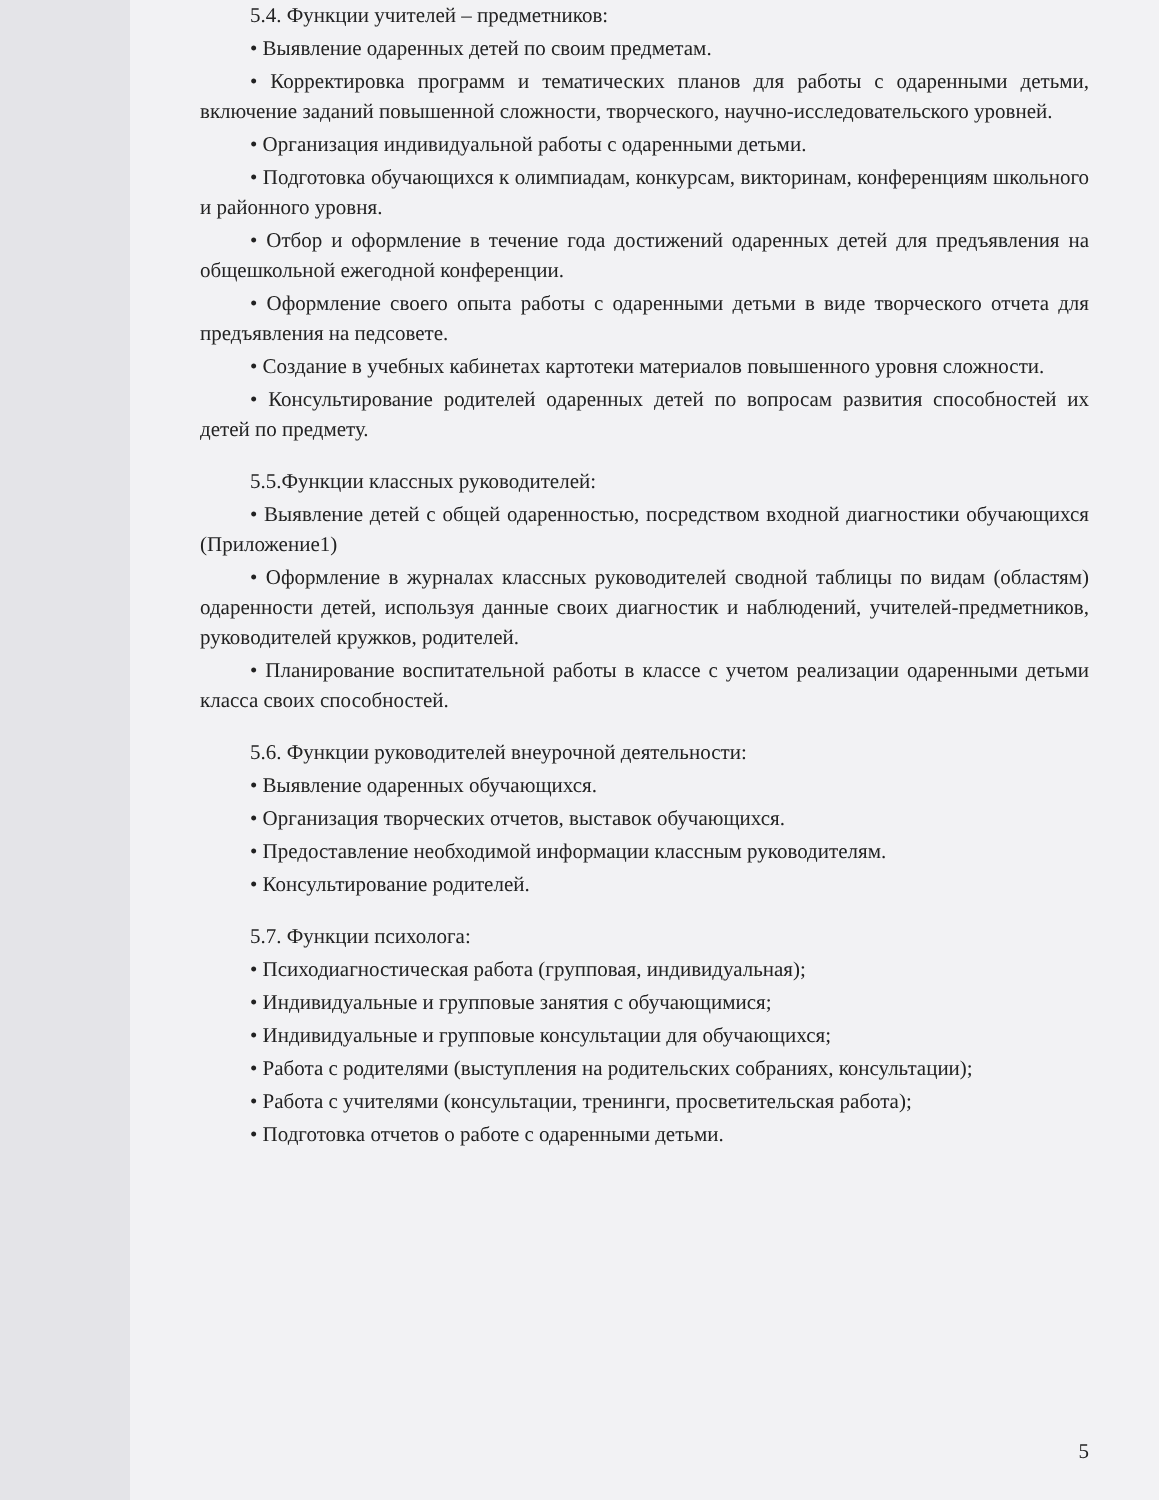5.4. Функции учителей – предметников:
• Выявление одаренных детей по своим предметам.
• Корректировка программ и тематических планов для работы с одаренными детьми, включение заданий повышенной сложности, творческого, научно-исследовательского уровней.
• Организация индивидуальной работы с одаренными детьми.
• Подготовка обучающихся к олимпиадам, конкурсам, викторинам, конференциям школьного и районного уровня.
• Отбор и оформление в течение года достижений одаренных детей для предъявления на общешкольной ежегодной конференции.
• Оформление своего опыта работы с одаренными детьми в виде творческого отчета для предъявления на педсовете.
• Создание в учебных кабинетах картотеки материалов повышенного уровня сложности.
• Консультирование родителей одаренных детей по вопросам развития способностей их детей по предмету.
5.5.Функции классных руководителей:
• Выявление детей с общей одаренностью, посредством входной диагностики обучающихся (Приложение1)
• Оформление в журналах классных руководителей сводной таблицы по видам (областям) одаренности детей, используя данные своих диагностик и наблюдений, учителей-предметников, руководителей кружков, родителей.
• Планирование воспитательной работы в классе с учетом реализации одаренными детьми класса своих способностей.
5.6. Функции руководителей внеурочной деятельности:
• Выявление одаренных обучающихся.
• Организация творческих отчетов, выставок обучающихся.
• Предоставление необходимой информации классным руководителям.
• Консультирование родителей.
5.7. Функции психолога:
• Психодиагностическая работа (групповая, индивидуальная);
• Индивидуальные и групповые занятия с обучающимися;
• Индивидуальные и групповые консультации для обучающихся;
• Работа с родителями (выступления на родительских собраниях, консультации);
• Работа с учителями (консультации, тренинги, просветительская работа);
• Подготовка отчетов о работе с одаренными детьми.
5